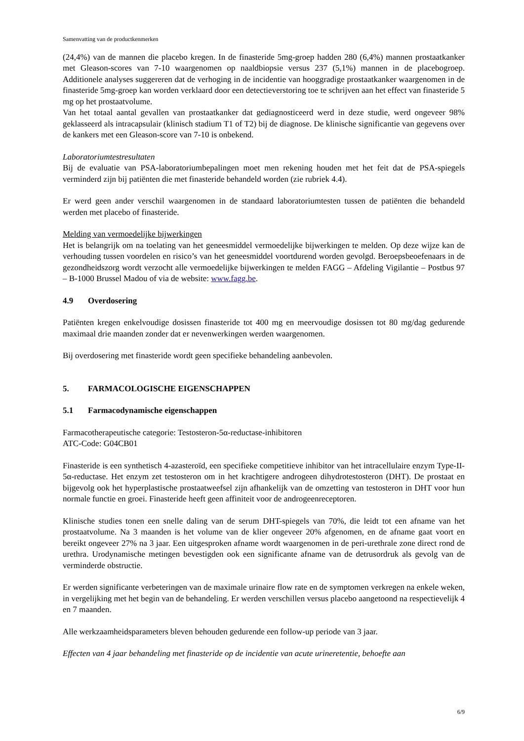Samenvatting van de productkenmerken
(24,4%) van de mannen die placebo kregen. In de finasteride 5mg-groep hadden 280 (6,4%) mannen prostaatkanker met Gleason-scores van 7-10 waargenomen op naaldbiopsie versus 237 (5,1%) mannen in de placebogroep. Additionele analyses suggereren dat de verhoging in de incidentie van hooggradige prostaatkanker waargenomen in de finasteride 5mg-groep kan worden verklaard door een detectieverstoring toe te schrijven aan het effect van finasteride 5 mg op het prostaatvolume.
Van het totaal aantal gevallen van prostaatkanker dat gediagnosticeerd werd in deze studie, werd ongeveer 98% geklasseerd als intracapsulair (klinisch stadium T1 of T2) bij de diagnose. De klinische significantie van gegevens over de kankers met een Gleason-score van 7-10 is onbekend.
Laboratoriumtestresultaten
Bij de evaluatie van PSA-laboratoriumbepalingen moet men rekening houden met het feit dat de PSA-spiegels verminderd zijn bij patiënten die met finasteride behandeld worden (zie rubriek 4.4).
Er werd geen ander verschil waargenomen in de standaard laboratoriumtesten tussen de patiënten die behandeld werden met placebo of finasteride.
Melding van vermoedelijke bijwerkingen
Het is belangrijk om na toelating van het geneesmiddel vermoedelijke bijwerkingen te melden. Op deze wijze kan de verhouding tussen voordelen en risico’s van het geneesmiddel voortdurend worden gevolgd. Beroepsbeoefenaars in de gezondheidszorg wordt verzocht alle vermoedelijke bijwerkingen te melden FAGG – Afdeling Vigilantie – Postbus 97 – B-1000 Brussel Madou of via de website: www.fagg.be.
4.9 Overdosering
Patiënten kregen enkelvoudige dosissen finasteride tot 400 mg en meervoudige dosissen tot 80 mg/dag gedurende maximaal drie maanden zonder dat er nevenwerkingen werden waargenomen.
Bij overdosering met finasteride wordt geen specifieke behandeling aanbevolen.
5. FARMACOLOGISCHE EIGENSCHAPPEN
5.1 Farmacodynamische eigenschappen
Farmacotherapeutische categorie: Testosteron-5α-reductase-inhibitoren
ATC-Code: G04CB01
Finasteride is een synthetisch 4-azasteroïd, een specifieke competitieve inhibitor van het intracellulaire enzym Type-II-5α-reductase. Het enzym zet testosteron om in het krachtigere androgeen dihydrotestosteron (DHT). De prostaat en bijgevolg ook het hyperplastische prostaatweefsel zijn afhankelijk van de omzetting van testosteron in DHT voor hun normale functie en groei. Finasteride heeft geen affiniteit voor de androgeenreceptoren.
Klinische studies tonen een snelle daling van de serum DHT-spiegels van 70%, die leidt tot een afname van het prostaatvolume. Na 3 maanden is het volume van de klier ongeveer 20% afgenomen, en de afname gaat voort en bereikt ongeveer 27% na 3 jaar. Een uitgesproken afname wordt waargenomen in de peri-urethrale zone direct rond de urethra. Urodynamische metingen bevestigden ook een significante afname van de detrusordruk als gevolg van de verminderde obstructie.
Er werden significante verbeteringen van de maximale urinaire flow rate en de symptomen verkregen na enkele weken, in vergelijking met het begin van de behandeling. Er werden verschillen versus placebo aangetoond na respectievelijk 4 en 7 maanden.
Alle werkzaamheidsparameters bleven behouden gedurende een follow-up periode van 3 jaar.
Effecten van 4 jaar behandeling met finasteride op de incidentie van acute urineretentie, behoefte aan
6/9